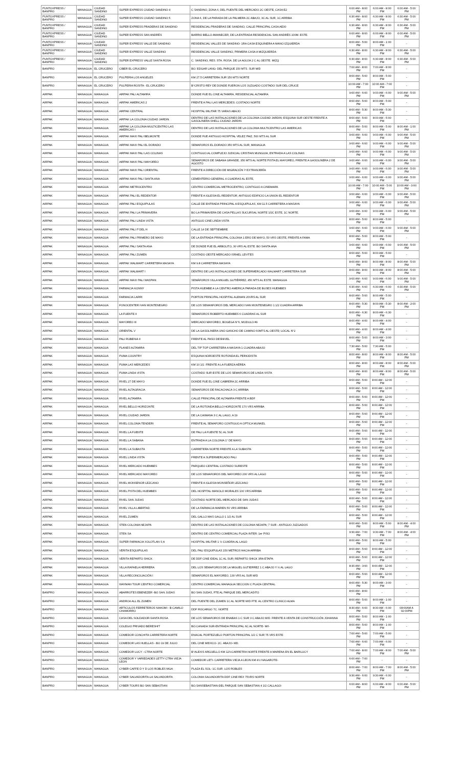| PUNTOXPRESS / BANPRO | MANAGUA | CIUDAD SANDINO | SUPER EXPRESS CIUDAD SANDINO 4 | C SANDINO, ZONA 6, DEL PUENTE DEL MERCADO 2C OESTE, CASA E2 | 6:00 AM - 8:00 PM | 6:00 AM - 8:00 PM | 6:00 AM - 5:00 PM |
| PUNTOXPRESS / BANPRO | MANAGUA | CIUDAD SANDINO | SUPER EXPRESS CIUDAD SANDINO 5 | ZONA 6, DE LA PARADA DE LA PALMERA 2C ABAJO, 3C AL SUR, 1C ARRIBA | 6:30 AM - 8:00 PM | 6:30 AM - 8:00 PM | 6:30 AM - 5:00 PM |
| PUNTOXPRESS / BANPRO | MANAGUA | CIUDAD SANDINO | SUPER EXPRESS PRADERAS DE SANDINO | RESIDENCIAL PRADERAS DE SANDINO, CALLE PRINCIPAL CASA AE30 | 6:30 AM - 8:00 PM | 6:30 AM - 8:00 PM | 6:30 AM - 5:00 PM |
| PUNTOXPRESS / BANPRO | MANAGUA | CIUDAD SANDINO | SUPER EXPRESS SAN ANDRÉS | BARRIO BELLO AMANECER, DE LA ENTRADA RESIDENCIAL SAN ANDRÉS 100M. ESTE. | 6:00 AM - 8:00 PM | 6:00 AM - 8:00 PM | 6:00 AM - 5:00 PM |
| PUNTOXPRESS / BANPRO | MANAGUA | CIUDAD SANDINO | SUPER EXPRESS VALLE DE SANDINO | RESIDENCIAL VALLES DE SANDINO- 1RA CASA ESQUINERA A MANO IZQUIERDA | 8:00 AM - 5:00 PM | 8:00 AM - 1:00 PM | - |
| PUNTOXPRESS / BANPRO | MANAGUA | CIUDAD SANDINO | SUPER EXPRESS VALLE SANDINO | RESIDENCIAL VALLE SANDINO, PRIMERA CASA A MIZQUIERDA | 6:30 AM - 8:00 PM | 6:30 AM - 8:00 PM | 6:30 AM - 5:00 PM |
| PUNTOXPRESS / BANPRO | MANAGUA | CIUDAD SANDINO | SUPER EXPRESS VALLE SANTA ROSA | C. SANDINO, RES. STA. ROSA. DE LA AGUJA 2 C AL OESTE. MIZQ | 6:30 AM - 8:00 PM | 6:30 AM - 8:00 PM | 6:30 AM - 5:00 PM |
| BANPRO | MANAGUA | EL CRUCERO | CIBER EL CRUCERO | BO. EDGAR LANG- DEL PARQUE 150 MTS. SUR M/D | 7:00 AM - 8:00 PM | 7:00 AM - 8:00 PM | - |
| BANPRO | MANAGUA | EL CRUCERO | PULPERIA LOS ANGELES | KM 27.5 CARRETERA SUR 150 MTS NORTE | 8:00 AM - 5:00 PM | 8:00 AM - 5:00 PM | - |
| BANPRO | MANAGUA | EL CRUCERO | PULPERIA ROSITA - EL CRUCERO | B°CRISTO REY DE DONDE FUERON LOS JUZGADO COSTADO SUR DEL CRUCE | 10:00 AM - 7:00 PM | 10:00 AM - 7:00 PM | - |
| AIRPAK | MANAGUA | MANAGUA | AIRPAK PALI ALTAMIRA | DONDE FUE EL CINE ALTAMIRA, RESIDENCIAL ALTAMIRA | 9:00 AM - 6:00 PM | 9:00 AM - 6:00 PM | 9:00 AM - 5:00 PM |
| AIRPAK | MANAGUA | MANAGUA | AIRPAK AMERICAS 2 | FRENTE A PALI LAS MERCEDES; COSTADO NORTE | 8:00 AM - 5:00 PM | 8:00 AM - 5:00 PM | - |
| AIRPAK | MANAGUA | MANAGUA | AIRPAK CENTRAL | HOSPITAL MILITAR 75 VARAS ABAJO | 8:00 AM - 5:30 PM | 8:00 AM - 5:30 PM | - |
| AIRPAK | MANAGUA | MANAGUA | AIRPAK LA COLONIA CIUDAD JARDIN | DENTRO DE LAS INSTALACIONES DE LA COLONIA CIUDAD JARDIN; ESQUINA SUR OESTE FRENTE A GASOLINERA SHELL CIUDAD JARDIN | 8:00 AM - 5:00 PM | 8:00 AM - 5:00 PM | - |
| AIRPAK | MANAGUA | MANAGUA | AIRPAK LA COLONIA MULTICENTRO LAS AMERICAS I | DENTRO DE LAS INSTALACIONES DE LA COLONIA MULTICENTRO LAS AMERICAS | 8:00 AM - 5:00 PM | 8:00 AM - 5:00 PM | 8:00 AM - 1:00 PM |
| AIRPAK | MANAGUA | MANAGUA | AIRPAK MAXI PALI BELMONTE | DONDE FUE ANTIGUO HOSPITAL VELEZ PAIZ, 500 MTS AL SUR | 9:00 AM - 6:00 PM | 9:00 AM - 6:00 PM | 9:00 AM - 5:00 PM |
| AIRPAK | MANAGUA | MANAGUA | AIRPAK MAXI PALI EL DORADO | SEMAFOROS EL DORADO 350 MTS AL SUR, MANAGUA | 9:00 AM - 6:00 PM | 9:00 AM - 6:00 PM | 9:00 AM - 5:00 PM |
| AIRPAK | MANAGUA | MANAGUA | AIRPAK MAXI PALI LAS COLINAS | CONTIGUO AL COMPLEJO JUDICIAL CRISTIAN MUNGUIA, ENTRADA A LAS COLINAS | 9:00 AM - 6:00 PM | 9:00 AM - 6:00 PM | 9:00 AM - 5:00 PM |
| AIRPAK | MANAGUA | MANAGUA | AIRPAK MAXI PALI MAYOREO | SEMAFOROS DE SABANA GRANDE, 350 MTS AL NORTE PISTA EL MAYOREO, FRENTE A GASOLINERA 2 DE AGOSTO | 9:00 AM - 6:00 PM | 9:00 AM - 6:00 PM | 9:00 AM - 5:00 PM |
| AIRPAK | MANAGUA | MANAGUA | AIRPAK MAXI PALI ORIENTAL | FRENTE A DIRECCIÓN DE MIGRACIÓN Y EXTRANJERÍA | 9:00 AM - 6:00 PM | 9:00 AM - 6:00 PM | 9:00 AM - 5:00 PM |
| AIRPAK | MANAGUA | MANAGUA | AIRPAK MAXI PALI SANTA ANA | CEMENTERIO GENERAL 4 CUADRAS AL ESTE, | 9:00 AM - 6:00 PM | 9:00 AM - 6:00 PM | 9:00 AM - 5:00 PM |
| AIRPAK | MANAGUA | MANAGUA | AIRPAK METROCENTRO | CENTRO COMERCIAL METROCENTRO, CONTIGUO A CINEMARK | 10:00 AM - 7:00 PM | 10:00 AM - 5:00 PM | 10:00 AM - 3:00 PM |
| AIRPAK | MANAGUA | MANAGUA | AIRPAK PALI EL REDENTOR | FRENTE A IGLESIA EL REDENTOR, ANTIGUO EDIFICIO LA UNION EL REDENTOR | 9:00 AM - 6:00 PM | 9:00 AM - 6:00 PM | 9:00 AM - 5:00 PM |
| AIRPAK | MANAGUA | MANAGUA | AIRPAK PALI ESQUIPULAS | CALLE DE ENTRADA PRINCIPAL A ESQUIPULAS, KM 11.5 CARRETERA A MASAYA | 9:00 AM - 6:00 PM | 9:00 AM - 6:00 PM | 9:00 AM - 5:00 PM |
| AIRPAK | MANAGUA | MANAGUA | AIRPAK PALI LA PRIMAVERA | BO LA PRIMAVERA DE CASA PELLAS SUCURSAL NORTE 1/2C ESTE, 1C NORTE. | 9:00 AM - 6:00 PM | 9:00 AM - 6:00 PM | 9:00 AM - 5:00 PM |
| AIRPAK | MANAGUA | MANAGUA | AIRPAK PALI LINDA VISTA | ANTIGUO CINE LINDA VISTA | 8:00 AM - 5:00 PM | 8:00 AM - 5:00 PM | - |
| AIRPAK | MANAGUA | MANAGUA | AIRPAK PALI P DEL H | CALLE 14 DE SEPTIEMBRE | 9:00 AM - 6:00 PM | 9:00 AM - 6:00 PM | 9:00 AM - 5:00 PM |
| AIRPAK | MANAGUA | MANAGUA | AIRPAK PALI PRIMERO DE MAYO | DE LA ENTRADA PRINCIPAL COLONIA 1 ERO DE MAYO, 50 VRS OESTE, FRENTE A FAMA | 8:00 AM - 5:00 PM | 8:00 AM - 5:00 PM | - |
| AIRPAK | MANAGUA | MANAGUA | AIRPAK PALI SANTA ANA | DE DONDE FUE EL ARBOLITO, 30 VRS AL ESTE. BO SANTA ANA | 9:00 AM - 6:00 PM | 9:00 AM - 6:00 PM | 9:00 AM - 5:00 PM |
| AIRPAK | MANAGUA | MANAGUA | AIRPAK PALI ZUMEN | COSTADO OESTE MERCADO ISRAEL LEVITES | 8:00 AM - 5:00 PM | 8:00 AM - 5:00 PM | - |
| AIRPAK | MANAGUA | MANAGUA | AIRPAK WALMART CARRETERA MASAYA | KM 9.8 CARRETERA MASAYA | 8:00 AM - 8:00 PM | 8:00 AM - 8:00 PM | 8:00 AM - 5:00 PM |
| AIRPAK | MANAGUA | MANAGUA | AIRPAK WALMART I | DENTRO DE LAS INSTALACIONES DE SUPERMERCADO WALMART CARRETERA SUR | 8:00 AM - 8:00 PM | 8:00 AM - 8:00 PM | 8:00 AM - 5:00 PM |
| AIRPAK | MANAGUA | MANAGUA | AIRPAK MAXI PALI WASPAN | SEMÁFOROS VILLA MIGUEL GUTIÉRREZ, 450 MTS AL ESTE. MANAGUA | 9:00 AM - 6:00 PM | 9:00 AM - 6:00 PM | 9:00 AM - 5:00 PM |
| AIRPAK | MANAGUA | MANAGUA | FARMACIA KONNY | PISTA HUEMBE A LA CENTRO AMERICA PARADA DE BUSES HUEMBES | 6:30 AM - 6:00 PM | 6:30 AM - 6:00 PM | 6:30 AM - 5:00 PM |
| AIRPAK | MANAGUA | MANAGUA | FARMACIA LARRI | PORTON PRINCIPAL HOSPITAL ALEMAN 20VRS AL SUR | 8:00 AM - 5:00 PM | 8:00 AM - 5:00 PM | - |
| AIRPAK | MANAGUA | MANAGUA | FONOCENTER IVAN MONTENEGRO | DE LOS SEMANFOROS DEL MERCADO IVAN MONTENEGRO 1 1/2 CUADRA ARRIBA | 8:00 AM - 5:30 PM | 8:00 AM - 5:30 PM | 8:00 AM - 2:00 PM |
| AIRPAK | MANAGUA | MANAGUA | LA FUENTE II | SEMAFOROS ROBERTO HUEMBES 6 CUADRAS AL SUR | 8:00 AM - 6:30 PM | 8:00 AM - 6:30 PM | - |
| AIRPAK | MANAGUA | MANAGUA | MAYOREO III | MERCADO MAYOREO, BOGEGA N°6, MODULO #9 | 8:00 AM - 4:00 PM | 8:00 AM - 4:00 PM | - |
| AIRPAK | MANAGUA | MANAGUA | ORIENTAL V | DE LA GASOLINERA UNO GANCHO DE CAMINO 60MTS AL OESTE; LOCAL N°2 | 8:00 AM - 4:00 PM | 8:00 AM - 4:00 PM | - |
| AIRPAK | MANAGUA | MANAGUA | PALI RUBENIA II | FRENTE AL PASO DESNIVEL | 8:00 AM - 5:00 PM | 8:00 AM - 3:00 PM | - |
| AIRPAK | MANAGUA | MANAGUA | PLANES ALTAMIRA | DEL TIP TOP CARRETERA A MASAYA 1 CUADRA ABAJO | 7:30 AM - 5:00 PM | 7:30 AM - 5:00 PM | - |
| AIRPAK | MANAGUA | MANAGUA | PUMA COUNTRY | ESQUINA NOROESTE ROTONDA EL PERIODISTA | 8:00 AM - 8:00 PM | 8:00 AM - 8:00 PM | 8:00 AM - 5:00 PM |
| AIRPAK | MANAGUA | MANAGUA | PUMA LAS MERCEDES | KM 10 1/2. FRENTE A LA FUERZA AÉREA | 8:00 AM - 8:00 PM | 8:00 AM - 8:00 PM | 8:00 AM - 5:00 PM |
| AIRPAK | MANAGUA | MANAGUA | PUMA LINDA VISTA | COSTADO SUR ESTE DE LOS SEMAFOROS DE LINDA VISTA | 8:00 AM - 8:00 PM | 8:00 AM - 8:00 PM | 8:00 AM - 5:00 PM |
| AIRPAK | MANAGUA | MANAGUA | RIVEL 27 DE MAYO | DONDE FUE EL CINE CABRERA 2C ARRIBA | 8:00 AM - 5:00 PM | 8:00 AM - 12:00 PM | - |
| AIRPAK | MANAGUA | MANAGUA | RIVEL ALTAGRACIA | SEMAFOROS DE RACACHACA 3 C ARRIBA | 8:00 AM - 5:00 PM | 8:00 AM - 12:00 PM | - |
| AIRPAK | MANAGUA | MANAGUA | RIVEL ALTAMIRA | CALLE PRINCIPAL DE ALTAMIRA FRENTE A BDF | 8:00 AM - 5:00 PM | 8:00 AM - 12:00 PM | - |
| AIRPAK | MANAGUA | MANAGUA | RIVEL BELLO HORIZONTE | DE LA ROTONDA BELLO HORIZONTE 170 VRS ARRIBA | 8:00 AM - 5:00 PM | 8:00 AM - 12:00 PM | - |
| AIRPAK | MANAGUA | MANAGUA | RIVEL CIUDAD JARDIN | DE LA CAIMANA 3 C AL LAGO, A 19 | 8:00 AM - 5:00 PM | 8:00 AM - 12:00 PM | - |
| AIRPAK | MANAGUA | MANAGUA | RIVEL COLONIA TENDERI | FRENTE AL SEMAFORO CONTIGUO A OPTICA MUNKEL | 8:00 AM - 5:00 PM | 8:00 AM - 12:00 PM | - |
| AIRPAK | MANAGUA | MANAGUA | RIVEL LA FUENTE | DE PALI LA FUENTE 5C AL SUR | 8:00 AM - 5:00 PM | 8:00 AM - 12:00 PM | - |
| AIRPAK | MANAGUA | MANAGUA | RIVEL LA SABANA | ENTRADA A LA COLONIA 1° DE MAYO | 8:00 AM - 5:00 PM | 8:00 AM - 12:00 PM | - |
| AIRPAK | MANAGUA | MANAGUA | RIVEL LA SUBASTA | CARRETERA NORTE FRENTE A LA SUBASTA | 8:00 AM - 5:00 PM | 8:00 AM - 12:00 PM | - |
| AIRPAK | MANAGUA | MANAGUA | RIVEL LINDA VISTA | FRENTE A SUPERMERCADO PALI | 8:00 AM - 5:00 PM | 8:00 AM - 12:00 PM | - |
| AIRPAK | MANAGUA | MANAGUA | RIVEL MERCADO HUEMBES | PARQUEO CENTRAL COSTADO SURESTE | 8:00 AM - 5:00 PM | 8:00 AM - 12:00 PM | - |
| AIRPAK | MANAGUA | MANAGUA | RIVEL MERCADO MAYOREO | DE LOS SEMAFOROS DEL MAYOREO 200 VRS AL LAGO | 8:00 AM - 5:00 PM | 8:00 AM - 12:00 PM | - |
| AIRPAK | MANAGUA | MANAGUA | RIVEL MONSENOR LEZCANO | FRENTE A IGLESIA MONSEÑOR LEZCANO | 8:00 AM - 5:00 PM | 8:00 AM - 12:00 PM | - |
| AIRPAK | MANAGUA | MANAGUA | RIVEL PISTA DEL HUEMBES | DEL HOSPITAL MANOLO MORALES 100 VRS ARRIBA | 8:00 AM - 5:00 PM | 8:00 AM - 12:00 PM | - |
| AIRPAK | MANAGUA | MANAGUA | RIVEL SAN JUDAS | COSTADO NORTE DEL MERCADO DE SAN JUDAS | 8:00 AM - 5:00 PM | 8:00 AM - 12:00 PM | - |
| AIRPAK | MANAGUA | MANAGUA | RIVEL VILLA LIBERTAD | DE LA FARMACIA MARIEN 50 VRS ARRIBA | 8:00 AM - 5:00 PM | 8:00 AM - 12:00 PM | - |
| AIRPAK | MANAGUA | MANAGUA | RIVEL ZUMEN | DEL GALLO MAS GALLO 1 1/2 AL SUR | 8:00 AM - 5:00 PM | 8:00 AM - 12:00 PM | - |
| AIRPAK | MANAGUA | MANAGUA | STEN COLONIA NEJAPA | DENTRO DE LAS INSTALACIONES DE COLONIA NEJAPA; 7 SUR - ANTIGUO JUZGADOS | 8:00 AM - 5:00 PM | 8:00 AM - 5:00 PM | 8:00 AM - 4:00 PM |
| AIRPAK | MANAGUA | MANAGUA | STEN SA | DENTRO DE CENTRO COMERCIAL PLAZA INTER; 1er PISO | 9:30 AM - 7:00 PM | 9:30 AM - 7:00 PM | 8:00 AM - 4:00 PM |
| AIRPAK | MANAGUA | MANAGUA | SUPER FARMACIA XOLOTLAN S A | HOSPITAL MILITAR 1 ½ CUADRA AL LAGO | 8:00 AM - 5:00 PM | 8:00 AM - 5:00 PM | - |
| AIRPAK | MANAGUA | MANAGUA | VERITA ESQUIPULAS | DEL PALI ESQUIPULAS 150 METROS HACIA ARRIBA | 8:00 AM - 5:00 PM | 8:00 AM - 12:00 PM | - |
| AIRPAK | MANAGUA | MANAGUA | VERITA REPARTO SHICK | DE DDF CINE IDEAL 1C AL SUR; REPARTO SHICK 3RA ETAPA | 8:00 AM - 5:00 PM | 8:00 AM - 12:00 PM | - |
| AIRPAK | MANAGUA | MANAGUA | VILLA RAFAELA HERRERA | DEL LOS SEMAFOROS DE LA MIGUEL GUTIERREZ 1 C ABAJO Y ½ AL LAGO | 8:30 AM - 3:00 PM | 8:00 AM - 12:00 PM | - |
| AIRPAK | MANAGUA | MANAGUA | VILLA RECONCILIACIÓN I | SEMAFOROS EL MAYOREO, 130 VRS AL SUR M/D | 8:00 AM - 5:00 PM | 8:00 AM - 12:00 PM | - |
| AIRPAK | MANAGUA | MANAGUA | WAYMAN TOUR CENTRO COMERCIAL | CENTRO COMERCIAL MANAGUA SECCION C PLAZA CENTRAL | 8:00 AM - 5:30 PM | 8:00 AM - 3:00 PM | - |
| BANPRO | MANAGUA | MANAGUA | ABARROTES EBENEZER -BO SAN JUDAS | BO SAN JUDAS, FTE AL PARQUE DEL MERCADITO | 8:00 AM - 8:00 PM | - | - |
| BANPRO | MANAGUA | MANAGUA | ANDRO4 ALL EL ZUMEN | DEL PUENTE DEL ZUMEN 1C AL NORTE M/D FTE. AL CENTRO CLINICO ALMA | 8:00 AM - 5:00 PM | 8:00 AM - 1:00 PM | - |
| BANPRO | MANAGUA | MANAGUA | ARTICULOS FERRETEROS NAHOMI - B CAMILO CHAMORRO | DDF ROCARGO 7C. NORTE | 8:30 AM - 6:00 PM | 8:30 AM - 6:00 PM | 08:00AM A 02:00PM |
| BANPRO | MANAGUA | MANAGUA | CASA DEL SOLDADOR-SANTA ROSA | DE LOS SEMAFOROS DE ENABAS 1 C SUR 3 C ABAJO M/D. FRENTE A VENTA DE CONSTRUCCIÓN JOHANNA | 8:00 AM - 5:00 PM | 8:00 AM - 1:00 PM | - |
| BANPRO | MANAGUA | MANAGUA | COLEGIO PRIVADO BERESHIT | BO.CANADA SUR-ENTRADA PRINCIPAL 6C.AL NORTE- M/I- | 8:00 AM - 5:00 PM | 8:00 AM - 1:00 PM | - |
| BANPRO | MANAGUA | MANAGUA | COMEDOR CONCHITA CARRETERA NORTE | ENACAL PORTEZUELO PORTON PRINCIPAL 1/2 C SUR 75 VRS ESTE | 7:00 AM - 5:00 PM | 7:00 AM - 5:00 PM | - |
| BANPRO | MANAGUA | MANAGUA | COMEDOR LAS HUELLAS - BO 19 DE JULIO | DEL CINE MEXICO- 2C. ABAJO- MD. | 7:00 AM - 6:00 PM | 7:00 AM - 6:00 PM | - |
| BANPRO | MANAGUA | MANAGUA | COMEDOR LUCY - CTRA NORTE | B°ALEXIS ARGUELLO KM 12½CARRETRA NORTE FRENTE A MARENA EN EL BARILUCY | 7:00 AM - 8:00 PM | 7:00 AM - 8:00 PM | 7:00 AM - 5:00 PM |
| BANPRO | MANAGUA | MANAGUA | COMEDOR Y VARIEDADES LETTY CTRA VIEJA LEON | COMEDOR LETI- CARRETERA VIEJA A LEON KM 4½ NAGAROTE- | 6:00 AM - 7:00 PM | - | - |
| BANPRO | MANAGUA | MANAGUA | CYBER CAFFE D Y D LOS ROBLES MGA | PLAZA EL SOL- 1C.SUR. LOS ROBLES | 8:00 AM - 7:00 PM | 8:00 AM - 7:00 PM | 8:00 AM - 5:00 PM |
| BANPRO | MANAGUA | MANAGUA | CYBER SALVADORITA-LA SALVADORITA | COLONIA SALVADORITA DDF CINE REX 75VRS NORTE | 9:30 AM - 6:00 PM | 9:30 AM - 6:00 PM | - |
| BANPRO | MANAGUA | MANAGUA | CYBER TOURS BO SAN SEBASTIAN | BO.SANSEBASTIAN-DEL PARQUE SAN SEBASTIAN 4 1/2 CALLAGO- | 6:00 AM - 8:00 PM | 6:00 AM - 8:00 PM | 6:00 AM - 5:00 PM |